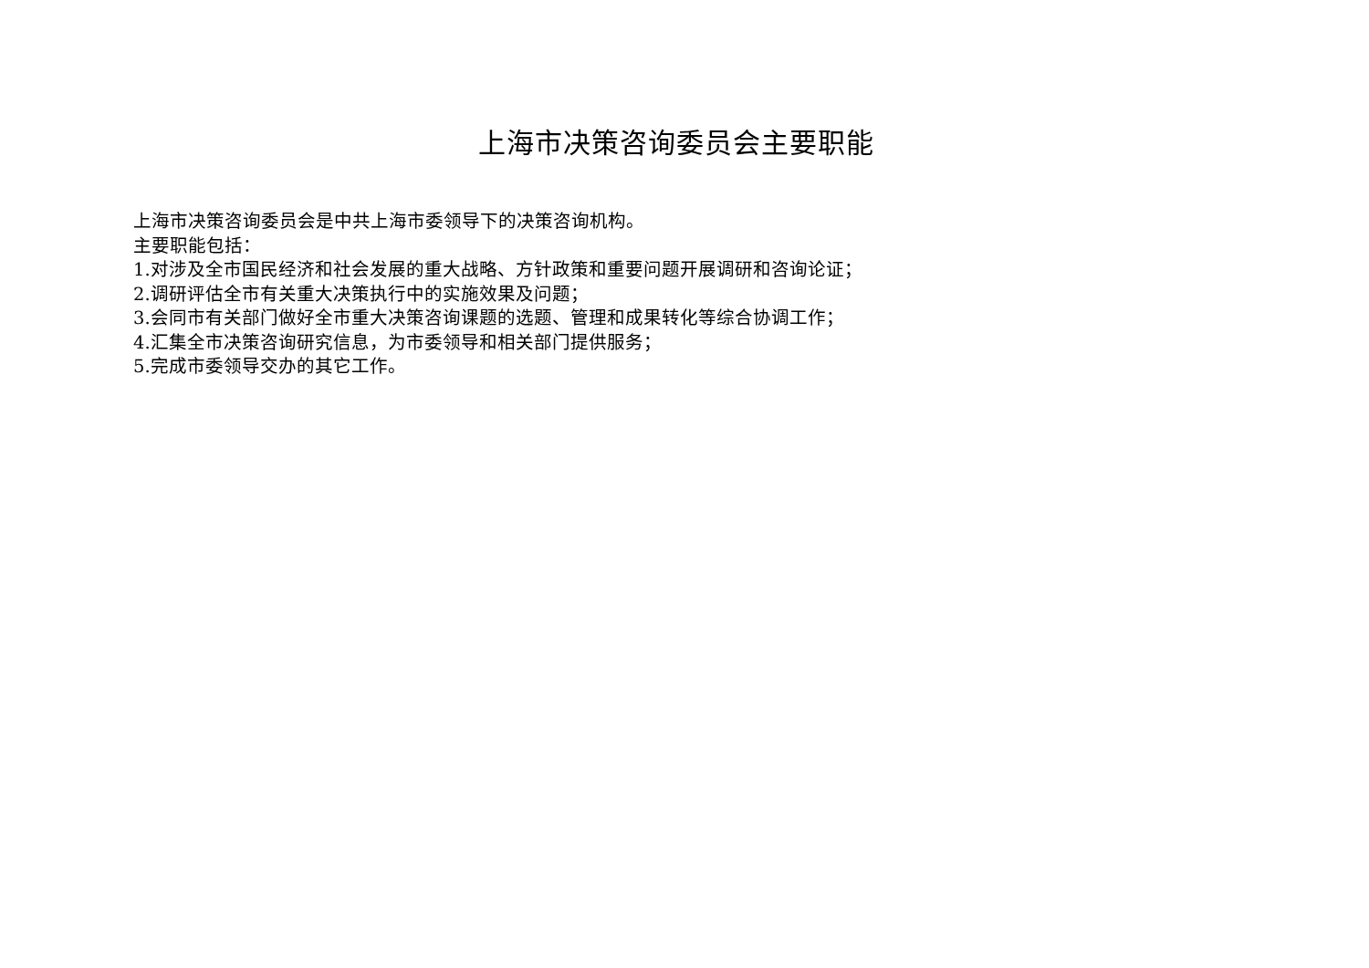上海市决策咨询委员会主要职能
上海市决策咨询委员会是中共上海市委领导下的决策咨询机构。
主要职能包括：
1.对涉及全市国民经济和社会发展的重大战略、方针政策和重要问题开展调研和咨询论证；
2.调研评估全市有关重大决策执行中的实施效果及问题；
3.会同市有关部门做好全市重大决策咨询课题的选题、管理和成果转化等综合协调工作；
4.汇集全市决策咨询研究信息，为市委领导和相关部门提供服务；
5.完成市委领导交办的其它工作。